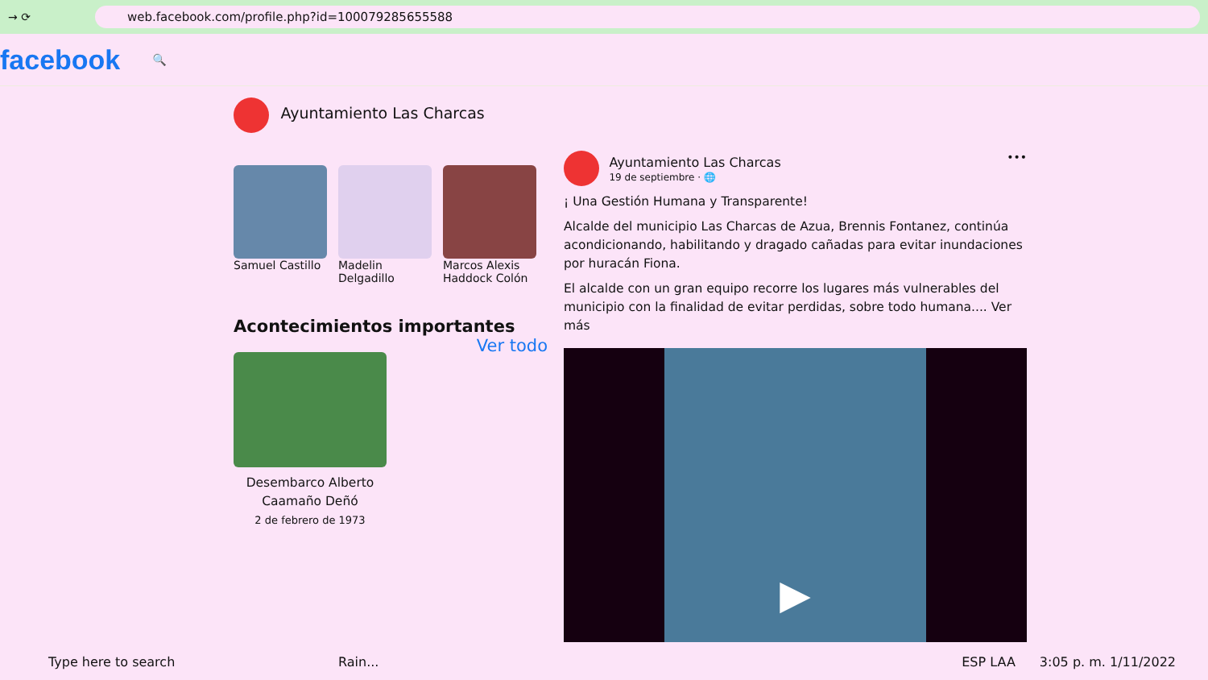→ ⟳
web.facebook.com/profile.php?id=100079285655588
facebook 🔍
Ayuntamiento Las Charcas
Samuel Castillo
Madelin Delgadillo
Marcos Alexis Haddock Colón
Acontecimientos importantes Ver todo
Desembarco Alberto Caamaño Deñó
2 de febrero de 1973
Ayuntamiento Las Charcas
19 de septiembre · 🌐 •••
¡ Una Gestión Humana y Transparente!
Alcalde del municipio Las Charcas de Azua, Brennis Fontanez, continúa acondicionando, habilitando y dragado cañadas para evitar inundaciones por huracán Fiona.
El alcalde con un gran equipo recorre los lugares más vulnerables del municipio con la finalidad de evitar perdidas, sobre todo humana.... Ver más
▶
Type here to search Rain... ESP LAA 3:05 p. m. 1/11/2022